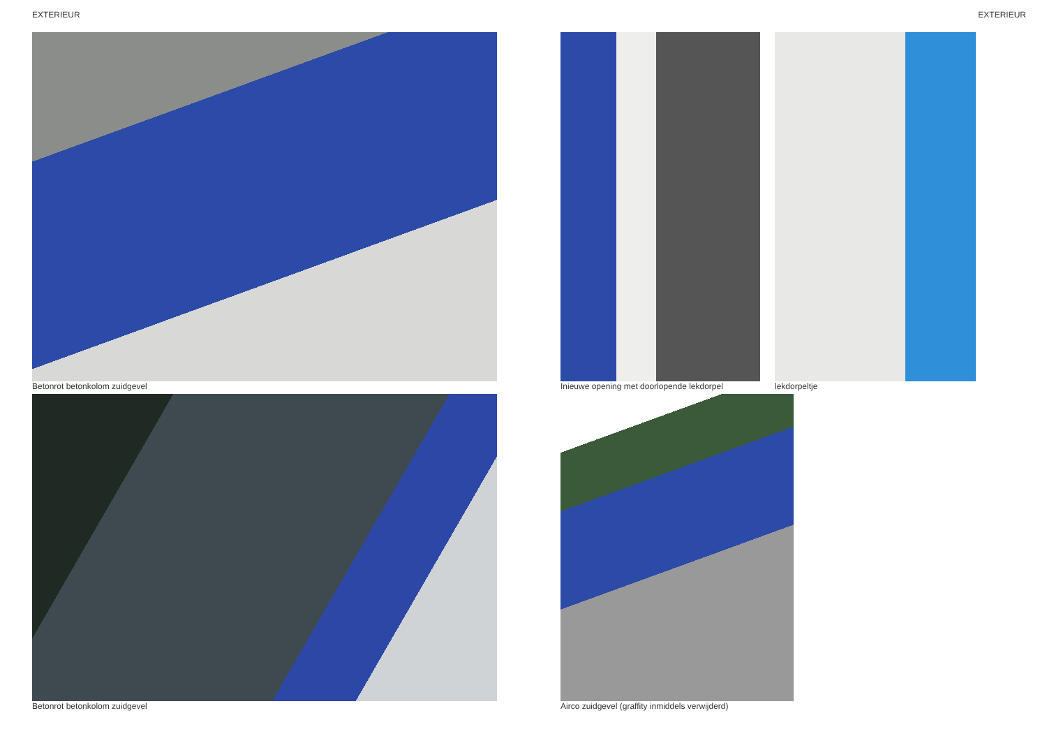EXTERIEUR EXTERIEUR
Betonrot betonkolom zuidgevel
Betonrot betonkolom zuidgevel
Inieuwe opening met doorlopende lekdorpel
lekdorpeltje
Airco zuidgevel (graffity inmiddels verwijderd)